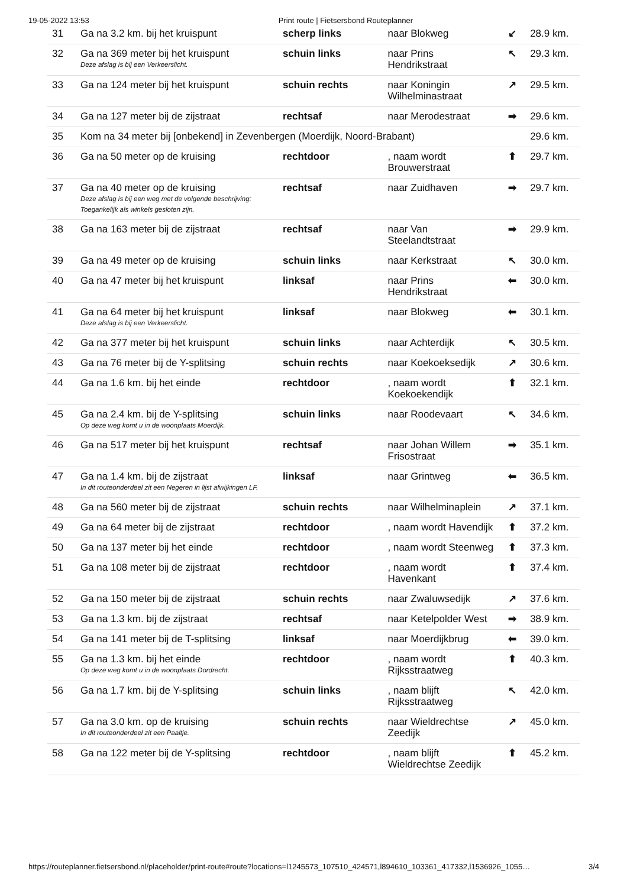19-05-2022 13:53 Print route | Fietsersbond Routeplanner
| 31 | Ga na 3.2 km. bij het kruispunt | scherp links | naar Blokweg | ↙ | 28.9 km. |
| 32 | Ga na 369 meter bij het kruispunt Deze afslag is bij een Verkeerslicht. | schuin links | naar Prins Hendrikstraat | ↖ | 29.3 km. |
| 33 | Ga na 124 meter bij het kruispunt | schuin rechts | naar Koningin Wilhelminastraat | ↗ | 29.5 km. |
| 34 | Ga na 127 meter bij de zijstraat | rechtsaf | naar Merodestraat | ➡ | 29.6 km. |
| 35 | Kom na 34 meter bij [onbekend] in Zevenbergen (Moerdijk, Noord-Brabant) | | | | 29.6 km. |
| 36 | Ga na 50 meter op de kruising | rechtdoor | , naam wordt Brouwerstraat | ⬆ | 29.7 km. |
| 37 | Ga na 40 meter op de kruising Deze afslag is bij een weg met de volgende beschrijving: Toegankelijk als winkels gesloten zijn. | rechtsaf | naar Zuidhaven | ➡ | 29.7 km. |
| 38 | Ga na 163 meter bij de zijstraat | rechtsaf | naar Van Steelandtstraat | ➡ | 29.9 km. |
| 39 | Ga na 49 meter op de kruising | schuin links | naar Kerkstraat | ↖ | 30.0 km. |
| 40 | Ga na 47 meter bij het kruispunt | linksaf | naar Prins Hendrikstraat | ⬅ | 30.0 km. |
| 41 | Ga na 64 meter bij het kruispunt Deze afslag is bij een Verkeerslicht. | linksaf | naar Blokweg | ⬅ | 30.1 km. |
| 42 | Ga na 377 meter bij het kruispunt | schuin links | naar Achterdijk | ↖ | 30.5 km. |
| 43 | Ga na 76 meter bij de Y-splitsing | schuin rechts | naar Koekoeksedijk | ↗ | 30.6 km. |
| 44 | Ga na 1.6 km. bij het einde | rechtdoor | , naam wordt Koekoekendijk | ⬆ | 32.1 km. |
| 45 | Ga na 2.4 km. bij de Y-splitsing Op deze weg komt u in de woonplaats Moerdijk. | schuin links | naar Roodevaart | ↖ | 34.6 km. |
| 46 | Ga na 517 meter bij het kruispunt | rechtsaf | naar Johan Willem Frisostraat | ➡ | 35.1 km. |
| 47 | Ga na 1.4 km. bij de zijstraat In dit routeonderdeel zit een Negeren in lijst afwijkingen LF. | linksaf | naar Grintweg | ⬅ | 36.5 km. |
| 48 | Ga na 560 meter bij de zijstraat | schuin rechts | naar Wilhelminaplein | ↗ | 37.1 km. |
| 49 | Ga na 64 meter bij de zijstraat | rechtdoor | , naam wordt Havendijk | ⬆ | 37.2 km. |
| 50 | Ga na 137 meter bij het einde | rechtdoor | , naam wordt Steenweg | ⬆ | 37.3 km. |
| 51 | Ga na 108 meter bij de zijstraat | rechtdoor | , naam wordt Havenkant | ⬆ | 37.4 km. |
| 52 | Ga na 150 meter bij de zijstraat | schuin rechts | naar Zwaluwsedijk | ↗ | 37.6 km. |
| 53 | Ga na 1.3 km. bij de zijstraat | rechtsaf | naar Ketelpolder West | ➡ | 38.9 km. |
| 54 | Ga na 141 meter bij de T-splitsing | linksaf | naar Moerdijkbrug | ⬅ | 39.0 km. |
| 55 | Ga na 1.3 km. bij het einde Op deze weg komt u in de woonplaats Dordrecht. | rechtdoor | , naam wordt Rijksstraatweg | ⬆ | 40.3 km. |
| 56 | Ga na 1.7 km. bij de Y-splitsing | schuin links | , naam blijft Rijksstraatweg | ↖ | 42.0 km. |
| 57 | Ga na 3.0 km. op de kruising In dit routeonderdeel zit een Paaltje. | schuin rechts | naar Wieldrechtse Zeedijk | ↗ | 45.0 km. |
| 58 | Ga na 122 meter bij de Y-splitsing | rechtdoor | , naam blijft Wieldrechtse Zeedijk | ⬆ | 45.2 km. |
https://routeplanner.fietsersbond.nl/placeholder/print-route#route?locations=l1245573_107510_424571,l894610_103361_417332,l1536926_1055… 3/4